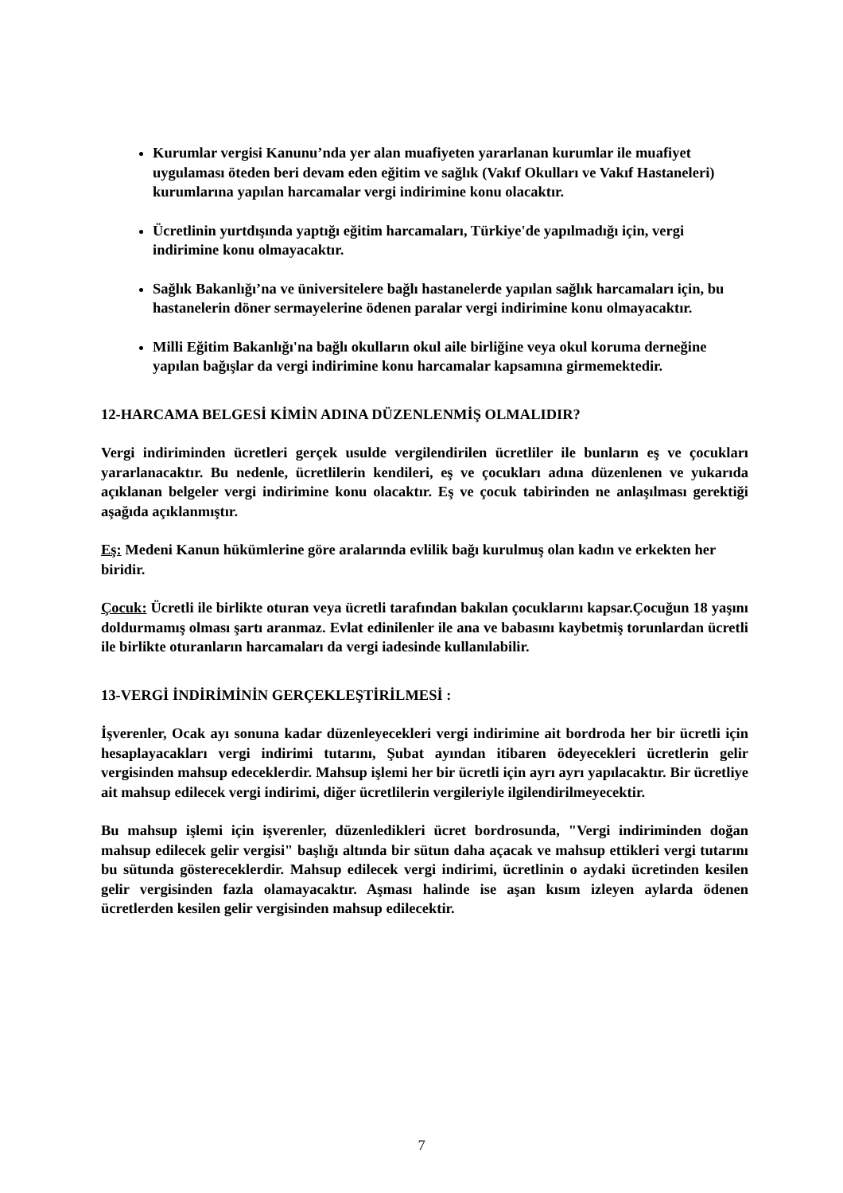Kurumlar vergisi Kanunu’nda yer alan muafiyeten yararlanan kurumlar ile muafiyet uygulaması öteden beri devam eden eğitim ve sağlık (Vakıf Okulları ve Vakıf Hastaneleri) kurumlarına yapılan harcamalar vergi indirimine konu olacaktır.
Ücretlinin yurtdışında yaptığı eğitim harcamaları, Türkiye'de yapılmadığı için, vergi indirimine konu olmayacaktır.
Sağlık Bakanlığı’na ve üniversitelere bağlı hastanelerde yapılan sağlık harcamaları için, bu hastanelerin döner sermayelerine ödenen paralar vergi indirimine konu olmayacaktır.
Milli Eğitim Bakanlığı'na bağlı okulların okul aile birliğine veya okul koruma derneğine yapılan bağışlar da vergi indirimine konu harcamalar kapsamına girmemektedir.
12-HARCAMA BELGESİ KİMİN ADINA DÜZENLENMİŞ OLMALIDIR?
Vergi indiriminden ücretleri gerçek usulde vergilendirilen ücretliler ile bunların eş ve çocukları yararlanacaktır. Bu nedenle, ücretlilerin kendileri, eş ve çocukları adına düzenlenen ve yukarıda açıklanan belgeler vergi indirimine konu olacaktır. Eş ve çocuk tabirinden ne anlaşılması gerektiği aşağıda açıklanmıştır.
Eş: Medeni Kanun hükümlerine göre aralarında evlilik bağı kurulmuş olan kadın ve erkekten her biridir.
Çocuk: Ücretli ile birlikte oturan veya ücretli tarafından bakılan çocuklarını kapsar.Çocuğun 18 yaşını doldurmamış olması şartı aranmaz. Evlat edinilenler ile ana ve babasını kaybetmiş torunlardan ücretli ile birlikte oturanların harcamaları da vergi iadesinde kullanılabilir.
13-VERGİ İNDİRİMİNİN GERÇEKLEŞTİRİLMESİ :
İşverenler, Ocak ayı sonuna kadar düzenleyecekleri vergi indirimine ait bordroda her bir ücretli için hesaplayacakları vergi indirimi tutarını, Şubat ayından itibaren ödeyecekleri ücretlerin gelir vergisinden mahsup edeceklerdir. Mahsup işlemi her bir ücretli için ayrı ayrı yapılacaktır. Bir ücretliye ait mahsup edilecek vergi indirimi, diğer ücretlilerin vergileriyle ilgilendirilmeyecektir.
Bu mahsup işlemi için işverenler, düzenledikleri ücret bordrosunda, "Vergi indiriminden doğan mahsup edilecek gelir vergisi" başlığı altında bir sütun daha açacak ve mahsup ettikleri vergi tutarını bu sütunda göstereceklerdir. Mahsup edilecek vergi indirimi, ücretlinin o aydaki ücretinden kesilen gelir vergisinden fazla olamayacaktır. Aşması halinde ise aşan kısım izleyen aylarda ödenen ücretlerden kesilen gelir vergisinden mahsup edilecektir.
7